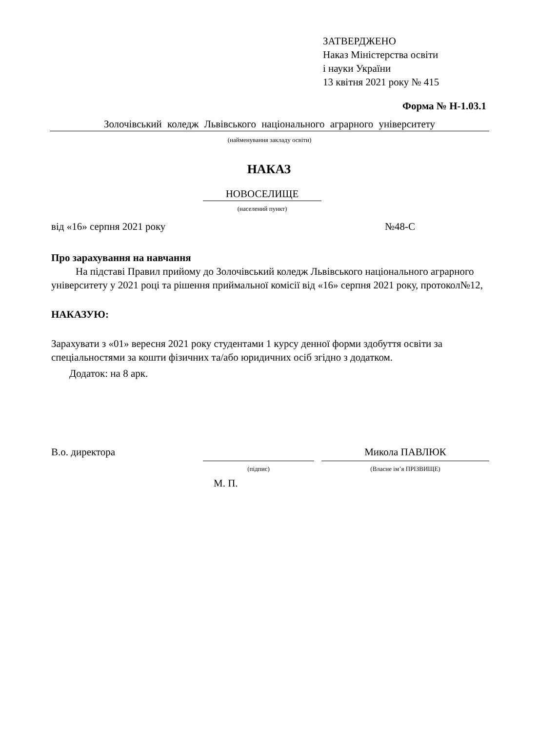ЗАТВЕРДЖЕНО
Наказ Міністерства освіти
і науки України
13 квітня 2021 року № 415
Форма № Н-1.03.1
Золочівський коледж Львівського національного аграрного університету
(найменування закладу освіти)
НАКАЗ
НОВОСЕЛИЩЕ
(населений пункт)
від «16» серпня 2021 року №48-С
Про зарахування на навчання
На підставі Правил прийому до Золочівський коледж Львівського національного аграрного університету у 2021 році та рішення приймальної комісії від «16» серпня 2021 року, протокол№12,
НАКАЗУЮ:
Зарахувати з «01» вересня 2021 року студентами 1 курсу денної форми здобуття освіти за спеціальностями за кошти фізичних та/або юридичних осіб згідно з додатком.
Додаток: на 8 арк.
В.о. директора Микола ПАВЛЮК
(підпис) (Власне ім’я ПРІЗВИЩЕ)
М. П.